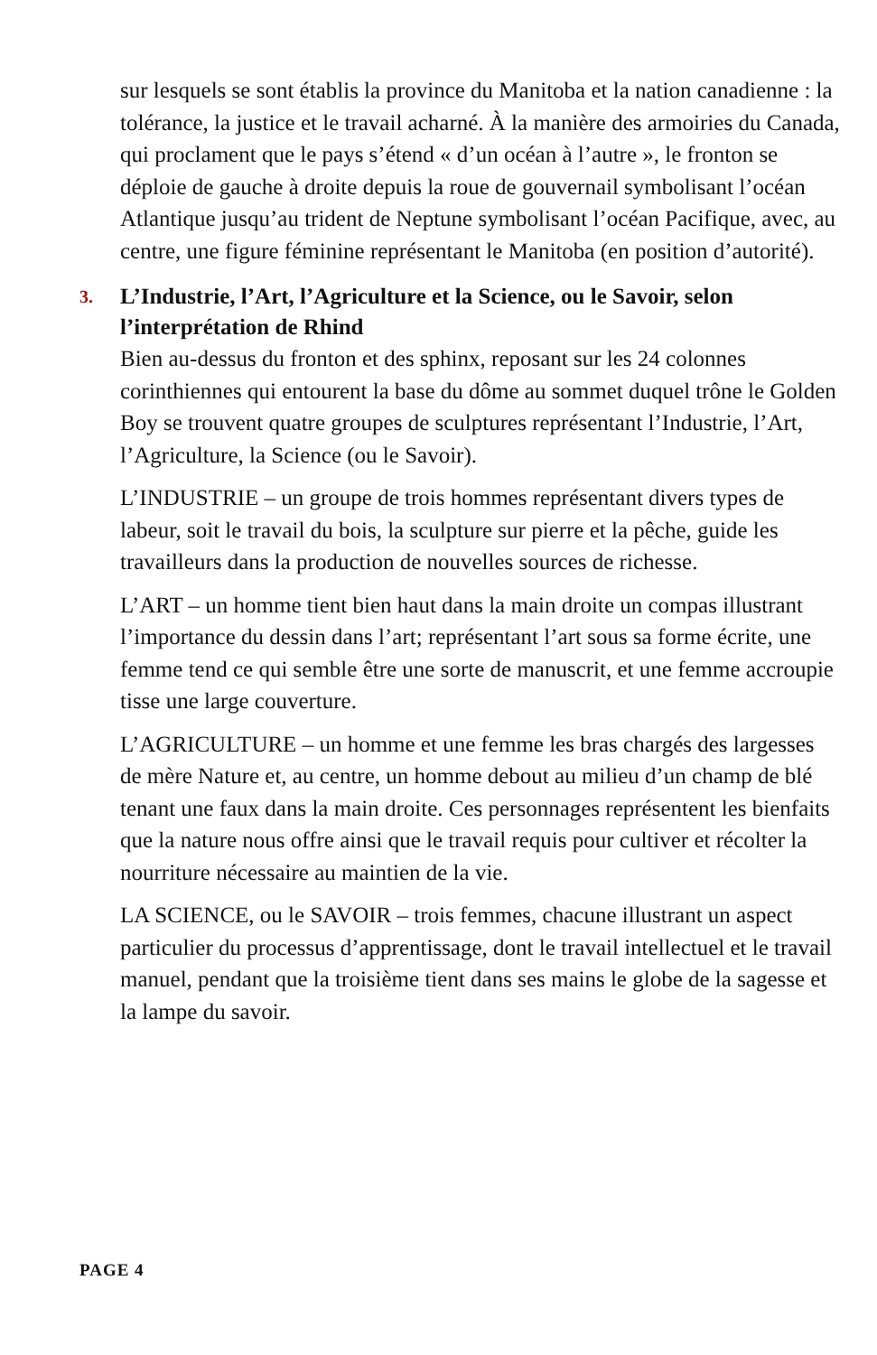sur lesquels se sont établis la province du Manitoba et la nation canadienne : la tolérance, la justice et le travail acharné. À la manière des armoiries du Canada, qui proclament que le pays s’étend « d’un océan à l’autre », le fronton se déploie de gauche à droite depuis la roue de gouvernail symbolisant l’océan Atlantique jusqu’au trident de Neptune symbolisant l’océan Pacifique, avec, au centre, une figure féminine représentant le Manitoba (en position d’autorité).
3. L’Industrie, l’Art, l’Agriculture et la Science, ou le Savoir, selon l’interprétation de Rhind
Bien au-dessus du fronton et des sphinx, reposant sur les 24 colonnes corinthiennes qui entourent la base du dôme au sommet duquel trône le Golden Boy se trouvent quatre groupes de sculptures représentant l’Industrie, l’Art, l’Agriculture, la Science (ou le Savoir).
L’INDUSTRIE – un groupe de trois hommes représentant divers types de labeur, soit le travail du bois, la sculpture sur pierre et la pêche, guide les travailleurs dans la production de nouvelles sources de richesse.
L’ART – un homme tient bien haut dans la main droite un compas illustrant l’importance du dessin dans l’art; représentant l’art sous sa forme écrite, une femme tend ce qui semble être une sorte de manuscrit, et une femme accroupie tisse une large couverture.
L’AGRICULTURE – un homme et une femme les bras chargés des largesses de mère Nature et, au centre, un homme debout au milieu d’un champ de blé tenant une faux dans la main droite. Ces personnages représentent les bienfaits que la nature nous offre ainsi que le travail requis pour cultiver et récolter la nourriture nécessaire au maintien de la vie.
LA SCIENCE, ou le SAVOIR – trois femmes, chacune illustrant un aspect particulier du processus d’apprentissage, dont le travail intellectuel et le travail manuel, pendant que la troisième tient dans ses mains le globe de la sagesse et la lampe du savoir.
PAGE 4